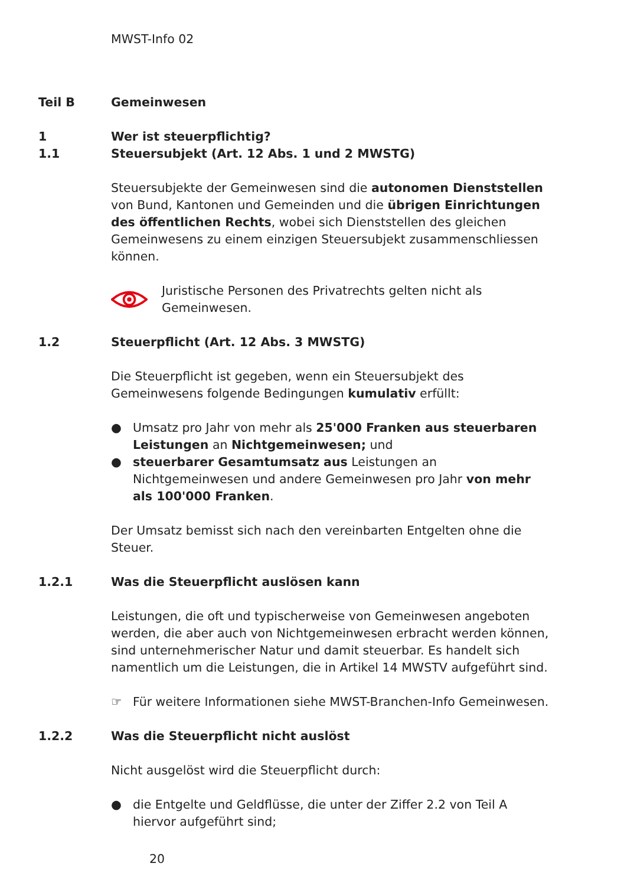MWST-Info 02
Teil B Gemeinwesen
1
1.1
Wer ist steuerpflichtig?
Steuersubjekt (Art. 12 Abs. 1 und 2 MWSTG)
Steuersubjekte der Gemeinwesen sind die autonomen Dienststellen von Bund, Kantonen und Gemeinden und die übrigen Einrichtungen des öffentlichen Rechts, wobei sich Dienststellen des gleichen Gemeinwesens zu einem einzigen Steuersubjekt zusammenschliessen können.
Juristische Personen des Privatrechts gelten nicht als Gemeinwesen.
1.2 Steuerpflicht (Art. 12 Abs. 3 MWSTG)
Die Steuerpflicht ist gegeben, wenn ein Steuersubjekt des Gemeinwesens folgende Bedingungen kumulativ erfüllt:
● Umsatz pro Jahr von mehr als 25'000 Franken aus steuerbaren Leistungen an Nichtgemeinwesen; und
● steuerbarer Gesamtumsatz aus Leistungen an Nichtgemeinwesen und andere Gemeinwesen pro Jahr von mehr als 100'000 Franken.
Der Umsatz bemisst sich nach den vereinbarten Entgelten ohne die Steuer.
1.2.1 Was die Steuerpflicht auslösen kann
Leistungen, die oft und typischerweise von Gemeinwesen angeboten werden, die aber auch von Nichtgemeinwesen erbracht werden können, sind unternehmerischer Natur und damit steuerbar. Es handelt sich namentlich um die Leistungen, die in Artikel 14 MWSTV aufgeführt sind.
☞ Für weitere Informationen siehe MWST-Branchen-Info Gemeinwesen.
1.2.2 Was die Steuerpflicht nicht auslöst
Nicht ausgelöst wird die Steuerpflicht durch:
● die Entgelte und Geldflüsse, die unter der Ziffer 2.2 von Teil A hiervor aufgeführt sind;
20